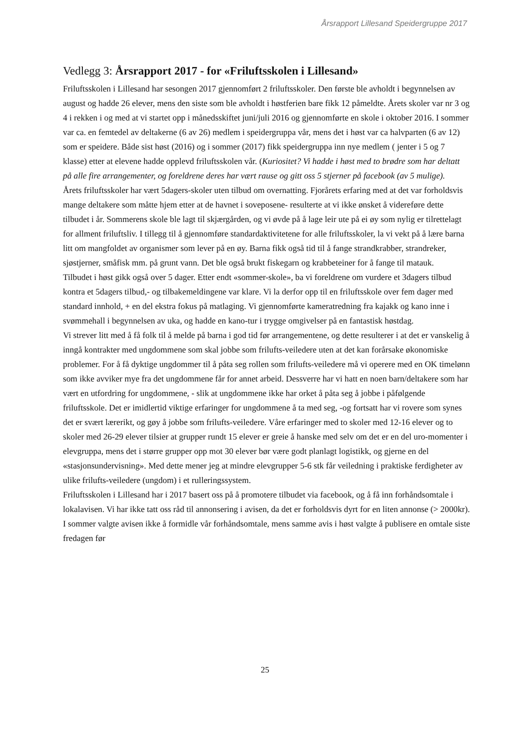Årsrapport Lillesand Speidergruppe 2017
Vedlegg 3: Årsrapport 2017 - for «Friluftsskolen i Lillesand»
Friluftsskolen i Lillesand har sesongen 2017 gjennomført 2 friluftsskoler. Den første ble avholdt i begynnelsen av august og hadde 26 elever, mens den siste som ble avholdt i høstferien bare fikk 12 påmeldte. Årets skoler var nr 3 og 4 i rekken i og med at vi startet opp i månedsskiftet juni/juli 2016 og gjennomførte en skole i oktober 2016. I sommer var ca. en femtedel av deltakerne (6 av 26) medlem i speidergruppa vår, mens det i høst var ca halvparten (6 av 12) som er speidere. Både sist høst (2016) og i sommer (2017) fikk speidergruppa inn nye medlem ( jenter i 5 og 7 klasse) etter at elevene hadde opplevd friluftsskolen vår. (Kuriositet? Vi hadde i høst med to brødre som har deltatt på alle fire arrangementer, og foreldrene deres har vært rause og gitt oss 5 stjerner på facebook (av 5 mulige).
Årets friluftsskoler har vært 5dagers-skoler uten tilbud om overnatting. Fjorårets erfaring med at det var forholdsvis mange deltakere som måtte hjem etter at de havnet i soveposene- resulterte at vi ikke ønsket å videreføre dette tilbudet i år. Sommerens skole ble lagt til skjærgården, og vi øvde på å lage leir ute på ei øy som nylig er tilrettelagt for allment friluftsliv. I tillegg til å gjennomføre standardaktivitetene for alle friluftsskoler, la vi vekt på å lære barna litt om mangfoldet av organismer som lever på en øy. Barna fikk også tid til å fange strandkrabber, strandreker, sjøstjerner, småfisk mm. på grunt vann. Det ble også brukt fiskegarn og krabbeteiner for å fange til matauk.
Tilbudet i høst gikk også over 5 dager. Etter endt «sommer-skole», ba vi foreldrene om vurdere et 3dagers tilbud kontra et 5dagers tilbud,- og tilbakemeldingene var klare. Vi la derfor opp til en friluftsskole over fem dager med standard innhold, + en del ekstra fokus på matlaging. Vi gjennomførte kameratredning fra kajakk og kano inne i svømmehall i begynnelsen av uka, og hadde en kano-tur i trygge omgivelser på en fantastisk høstdag.
Vi strever litt med å få folk til å melde på barna i god tid før arrangementene, og dette resulterer i at det er vanskelig å inngå kontrakter med ungdommene som skal jobbe som frilufts-veiledere uten at det kan forårsake økonomiske problemer. For å få dyktige ungdommer til å påta seg rollen som frilufts-veiledere må vi operere med en OK timelønn som ikke avviker mye fra det ungdommene får for annet arbeid. Dessverre har vi hatt en noen barn/deltakere som har vært en utfordring for ungdommene, - slik at ungdommene ikke har orket å påta seg å jobbe i påfølgende friluftsskole. Det er imidlertid viktige erfaringer for ungdommene å ta med seg, -og fortsatt har vi rovere som synes det er svært lærerikt, og gøy å jobbe som frilufts-veiledere. Våre erfaringer med to skoler med 12-16 elever og to skoler med 26-29 elever tilsier at grupper rundt 15 elever er greie å hanske med selv om det er en del uro-momenter i elevgruppa, mens det i større grupper opp mot 30 elever bør være godt planlagt logistikk, og gjerne en del «stasjonsundervisning». Med dette mener jeg at mindre elevgrupper 5-6 stk får veiledning i praktiske ferdigheter av ulike frilufts-veiledere (ungdom) i et rulleringssystem.
Friluftsskolen i Lillesand har i 2017 basert oss på å promotere tilbudet via facebook, og å få inn forhåndsomtale i lokalavisen. Vi har ikke tatt oss råd til annonsering i avisen, da det er forholdsvis dyrt for en liten annonse (> 2000kr). I sommer valgte avisen ikke å formidle vår forhåndsomtale, mens samme avis i høst valgte å publisere en omtale siste fredagen før
25